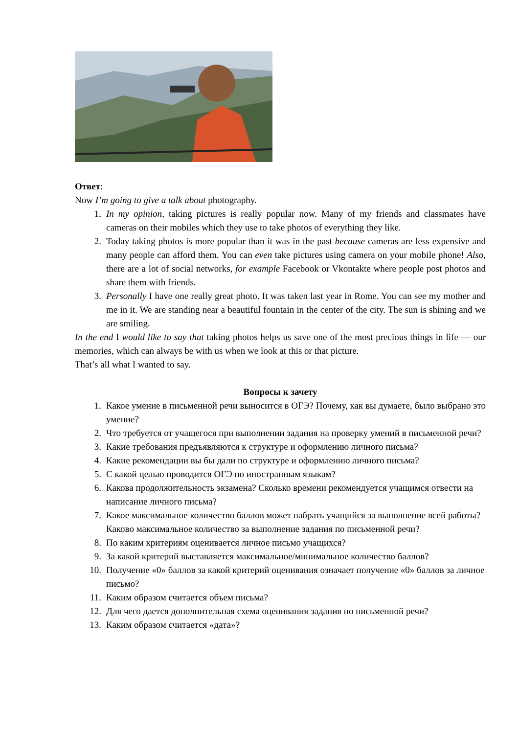Ответ:
Now I’m going to give a talk about photography.
1. In my opinion, taking pictures is really popular now. Many of my friends and classmates have cameras on their mobiles which they use to take photos of everything they like.
2. Today taking photos is more popular than it was in the past because cameras are less expensive and many people can afford them. You can even take pictures using camera on your mobile phone! Also, there are a lot of social networks, for example Facebook or Vkontakte where people post photos and share them with friends.
3. Personally I have one really great photo. It was taken last year in Rome. You can see my mother and me in it. We are standing near a beautiful fountain in the center of the city. The sun is shining and we are smiling.
In the end I would like to say that taking photos helps us save one of the most precious things in life — our memories, which can always be with us when we look at this or that picture.
That’s all what I wanted to say.
Вопросы к зачету
1. Какое умение в письменной речи выносится в ОГЭ? Почему, как вы думаете, было выбрано это умение?
2. Что требуется от учащегося при выполнении задания на проверку умений в письменной речи?
3. Какие требования предъявляются к структуре и оформлению личного письма?
4. Какие рекомендации вы бы дали по структуре и оформлению личного письма?
5. С какой целью проводится ОГЭ по иностранным языкам?
6. Какова продолжительность экзамена? Сколько времени рекомендуется учащимся отвести на написание личного письма?
7. Какое максимальное количество баллов может набрать учащийся за выполнение всей работы? Каково максимальное количество за выполнение задания по письменной речи?
8. По каким критериям оценивается личное письмо учащихся?
9. За какой критерий выставляется максимальное/минимальное количество баллов?
10. Получение «0» баллов за какой критерий оценивания означает получение «0» баллов за личное письмо?
11. Каким образом считается объем письма?
12. Для чего дается дополнительная схема оценивания задания по письменной речи?
13. Каким образом считается «дата»?